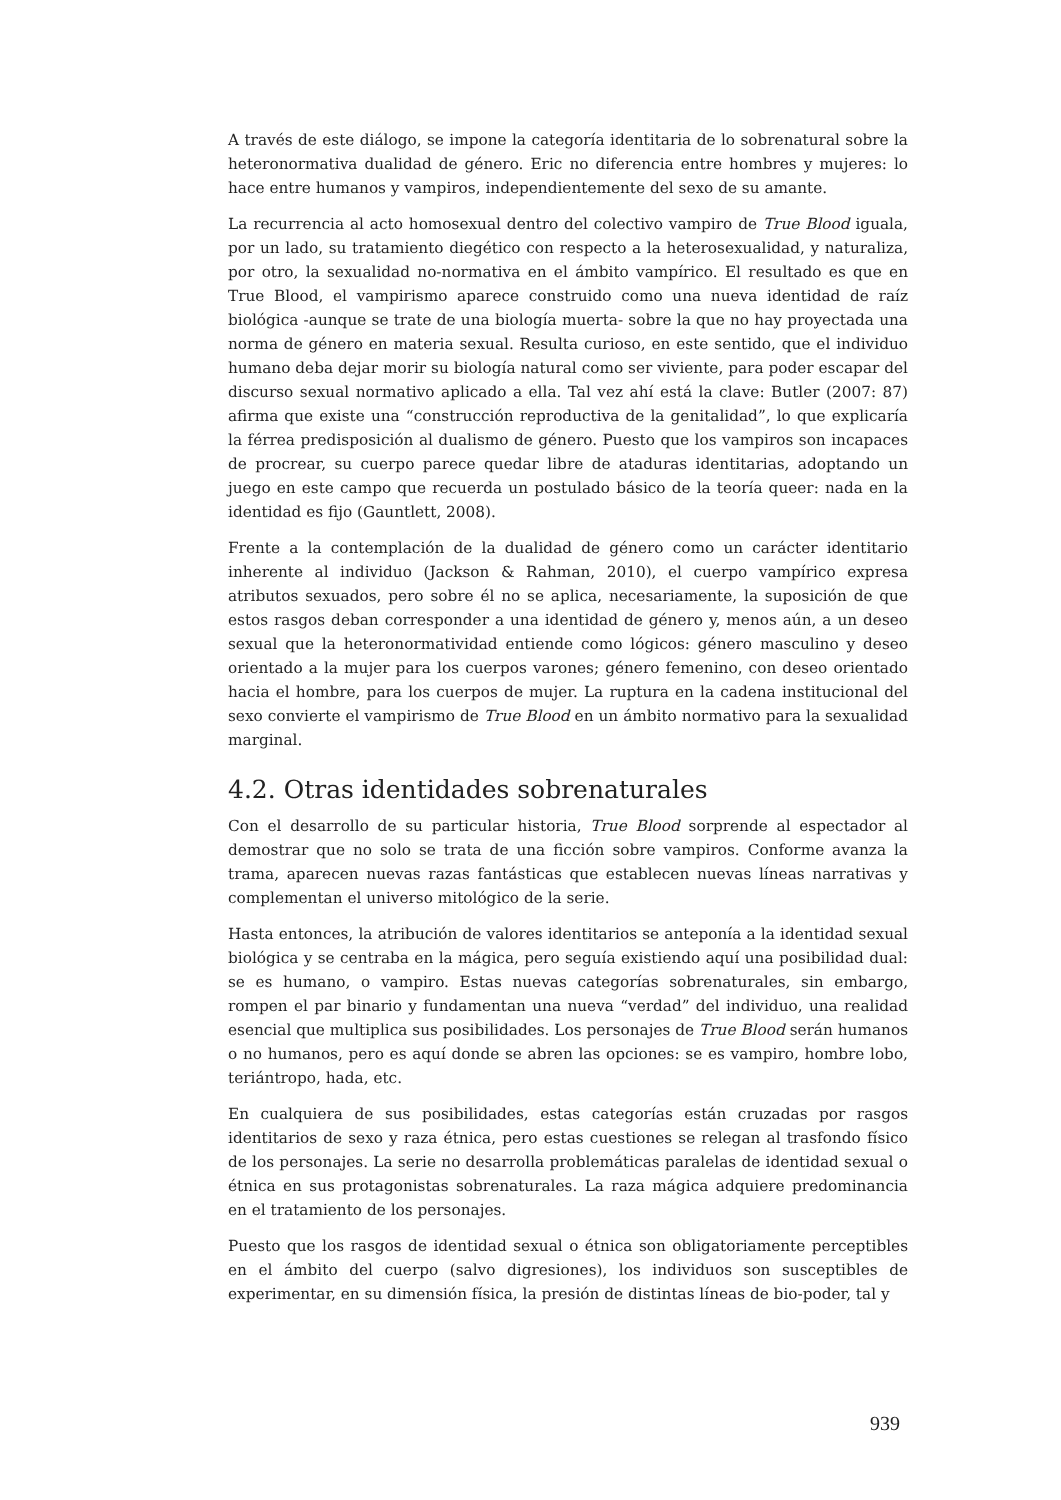A través de este diálogo, se impone la categoría identitaria de lo sobrenatural sobre la heteronormativa dualidad de género. Eric no diferencia entre hombres y mujeres: lo hace entre humanos y vampiros, independientemente del sexo de su amante.
La recurrencia al acto homosexual dentro del colectivo vampiro de True Blood iguala, por un lado, su tratamiento diegético con respecto a la heterosexualidad, y naturaliza, por otro, la sexualidad no-normativa en el ámbito vampírico. El resultado es que en True Blood, el vampirismo aparece construido como una nueva identidad de raíz biológica -aunque se trate de una biología muerta- sobre la que no hay proyectada una norma de género en materia sexual. Resulta curioso, en este sentido, que el individuo humano deba dejar morir su biología natural como ser viviente, para poder escapar del discurso sexual normativo aplicado a ella. Tal vez ahí está la clave: Butler (2007: 87) afirma que existe una “construcción reproductiva de la genitalidad”, lo que explicaría la férrea predisposición al dualismo de género. Puesto que los vampiros son incapaces de procrear, su cuerpo parece quedar libre de ataduras identitarias, adoptando un juego en este campo que recuerda un postulado básico de la teoría queer: nada en la identidad es fijo (Gauntlett, 2008).
Frente a la contemplación de la dualidad de género como un carácter identitario inherente al individuo (Jackson & Rahman, 2010), el cuerpo vampírico expresa atributos sexuados, pero sobre él no se aplica, necesariamente, la suposición de que estos rasgos deban corresponder a una identidad de género y, menos aún, a un deseo sexual que la heteronormatividad entiende como lógicos: género masculino y deseo orientado a la mujer para los cuerpos varones; género femenino, con deseo orientado hacia el hombre, para los cuerpos de mujer. La ruptura en la cadena institucional del sexo convierte el vampirismo de True Blood en un ámbito normativo para la sexualidad marginal.
4.2. Otras identidades sobrenaturales
Con el desarrollo de su particular historia, True Blood sorprende al espectador al demostrar que no solo se trata de una ficción sobre vampiros. Conforme avanza la trama, aparecen nuevas razas fantásticas que establecen nuevas líneas narrativas y complementan el universo mitológico de la serie.
Hasta entonces, la atribución de valores identitarios se anteponía a la identidad sexual biológica y se centraba en la mágica, pero seguía existiendo aquí una posibilidad dual: se es humano, o vampiro. Estas nuevas categorías sobrenaturales, sin embargo, rompen el par binario y fundamentan una nueva “verdad” del individuo, una realidad esencial que multiplica sus posibilidades. Los personajes de True Blood serán humanos o no humanos, pero es aquí donde se abren las opciones: se es vampiro, hombre lobo, teriántropo, hada, etc.
En cualquiera de sus posibilidades, estas categorías están cruzadas por rasgos identitarios de sexo y raza étnica, pero estas cuestiones se relegan al trasfondo físico de los personajes. La serie no desarrolla problemáticas paralelas de identidad sexual o étnica en sus protagonistas sobrenaturales. La raza mágica adquiere predominancia en el tratamiento de los personajes.
Puesto que los rasgos de identidad sexual o étnica son obligatoriamente perceptibles en el ámbito del cuerpo (salvo digresiones), los individuos son susceptibles de experimentar, en su dimensión física, la presión de distintas líneas de bio-poder, tal y
939